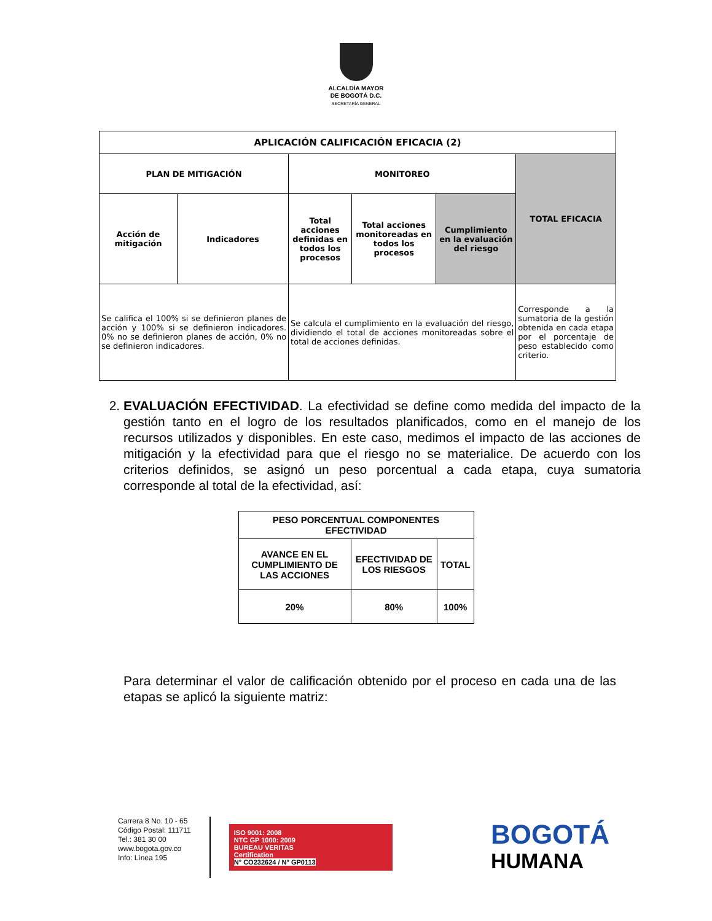ALCALDÍA MAYOR
DE BOGOTÁ D.C.
SECRETARÍA GENERAL
| APLICACIÓN CALIFICACIÓN EFICACIA (2) | | | | | |
| --- | --- | --- | --- | --- | --- |
| PLAN DE MITIGACIÓN | | MONITOREO | | | TOTAL EFICACIA |
| Acción de mitigación | Indicadores | Total acciones definidas en todos los procesos | Total acciones monitoreadas en todos los procesos | Cumplimiento en la evaluación del riesgo | |
| Se califica el 100% si se definieron planes de acción y 100% si se definieron indicadores. 0% no se definieron planes de acción, 0% no se definieron indicadores. | | Se calcula el cumplimiento en la evaluación del riesgo, dividiendo el total de acciones monitoreadas sobre el total de acciones definidas. | | | Corresponde a la sumatoria de la gestión obtenida en cada etapa por el porcentaje de peso establecido como criterio. |
2. EVALUACIÓN EFECTIVIDAD. La efectividad se define como medida del impacto de la gestión tanto en el logro de los resultados planificados, como en el manejo de los recursos utilizados y disponibles. En este caso, medimos el impacto de las acciones de mitigación y la efectividad para que el riesgo no se materialice. De acuerdo con los criterios definidos, se asignó un peso porcentual a cada etapa, cuya sumatoria corresponde al total de la efectividad, así:
| PESO PORCENTUAL COMPONENTES EFECTIVIDAD | | |
| AVANCE EN EL CUMPLIMIENTO DE LAS ACCIONES | EFECTIVIDAD DE LOS RIESGOS | TOTAL |
| 20% | 80% | 100% |
Para determinar el valor de calificación obtenido por el proceso en cada una de las etapas se aplicó la siguiente matriz:
Carrera 8 No. 10 - 65
Código Postal: 111711
Tel.: 381 30 00
www.bogota.gov.co
Info: Línea 195
ISO 9001: 2008
NTC GP 1000: 2009
BUREAU VERITAS
Certification
N° CO232624 / N° GP0113
BOGOTÁ
HUMANA